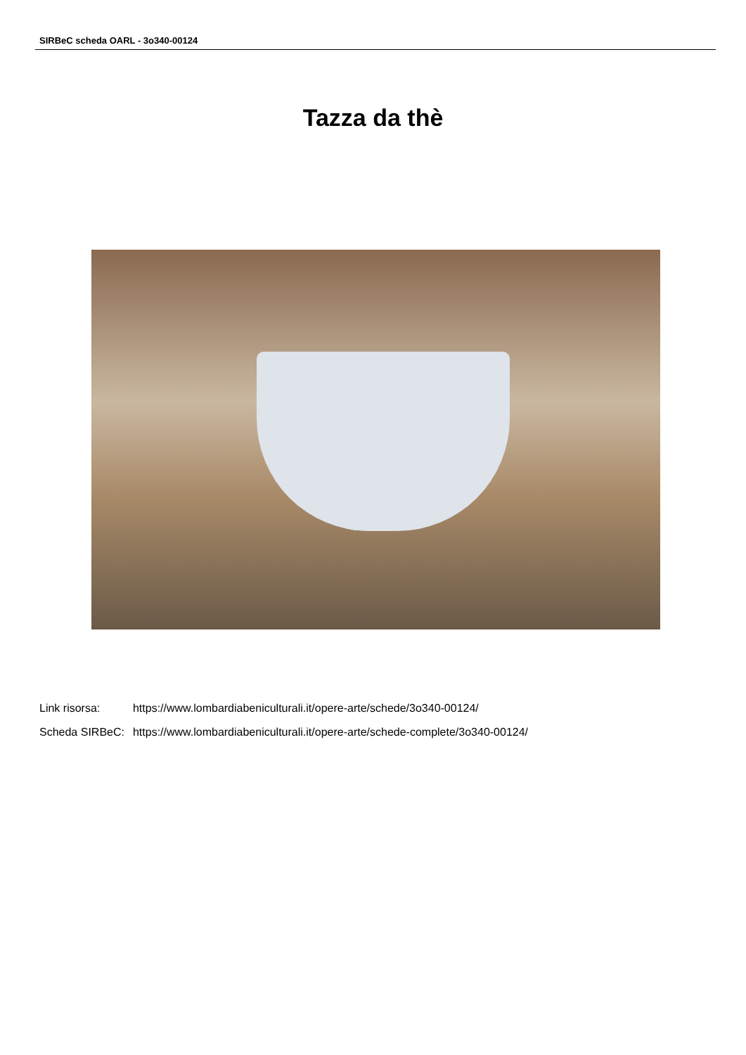SIRBeC scheda OARL - 3o340-00124
Tazza da thè
| Link risorsa: | https://www.lombardiabeniculturali.it/opere-arte/schede/3o340-00124/ |
| Scheda SIRBeC: | https://www.lombardiabeniculturali.it/opere-arte/schede-complete/3o340-00124/ |